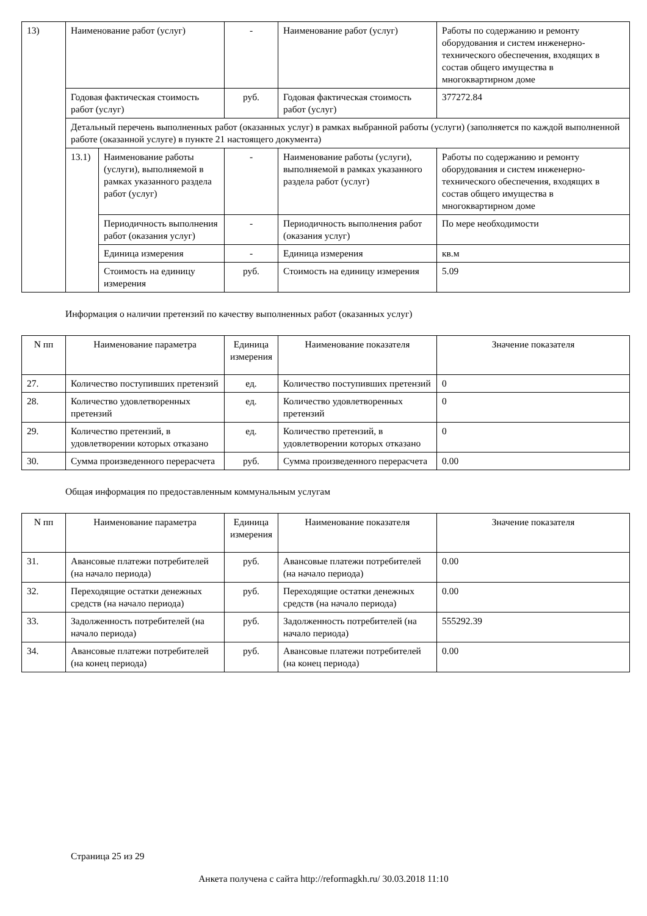| 13) | Наименование работ (услуг) | | - | Наименование работ (услуг) | Работы по содержанию и ремонту оборудования и систем инженерно-технического обеспечения, входящих в состав общего имущества в многоквартирном доме |
| | Годовая фактическая стоимость работ (услуг) | | руб. | Годовая фактическая стоимость работ (услуг) | 377272.84 |
| | Детальный перечень выполненных работ (оказанных услуг) в рамках выбранной работы (услуги) (заполняется по каждой выполненной работе (оказанной услуге) в пункте 21 настоящего документа) | | | | |
| | 13.1) | Наименование работы (услуги), выполняемой в рамках указанного раздела работ (услуг) | - | Наименование работы (услуги), выполняемой в рамках указанного раздела работ (услуг) | Работы по содержанию и ремонту оборудования и систем инженерно-технического обеспечения, входящих в состав общего имущества в многоквартирном доме |
| | | Периодичность выполнения работ (оказания услуг) | - | Периодичность выполнения работ (оказания услуг) | По мере необходимости |
| | | Единица измерения | - | Единица измерения | кв.м |
| | | Стоимость на единицу измерения | руб. | Стоимость на единицу измерения | 5.09 |
Информация о наличии претензий по качеству выполненных работ (оказанных услуг)
| N пп | Наименование параметра | Единица измерения | Наименование показателя | Значение показателя |
| 27. | Количество поступивших претензий | ед. | Количество поступивших претензий | 0 |
| 28. | Количество удовлетворенных претензий | ед. | Количество удовлетворенных претензий | 0 |
| 29. | Количество претензий, в удовлетворении которых отказано | ед. | Количество претензий, в удовлетворении которых отказано | 0 |
| 30. | Сумма произведенного перерасчета | руб. | Сумма произведенного перерасчета | 0.00 |
Общая информация по предоставленным коммунальным услугам
| N пп | Наименование параметра | Единица измерения | Наименование показателя | Значение показателя |
| 31. | Авансовые платежи потребителей (на начало периода) | руб. | Авансовые платежи потребителей (на начало периода) | 0.00 |
| 32. | Переходящие остатки денежных средств (на начало периода) | руб. | Переходящие остатки денежных средств (на начало периода) | 0.00 |
| 33. | Задолженность потребителей (на начало периода) | руб. | Задолженность потребителей (на начало периода) | 555292.39 |
| 34. | Авансовые платежи потребителей (на конец периода) | руб. | Авансовые платежи потребителей (на конец периода) | 0.00 |
Страница 25 из 29
Анкета получена с сайта http://reformagkh.ru/ 30.03.2018 11:10